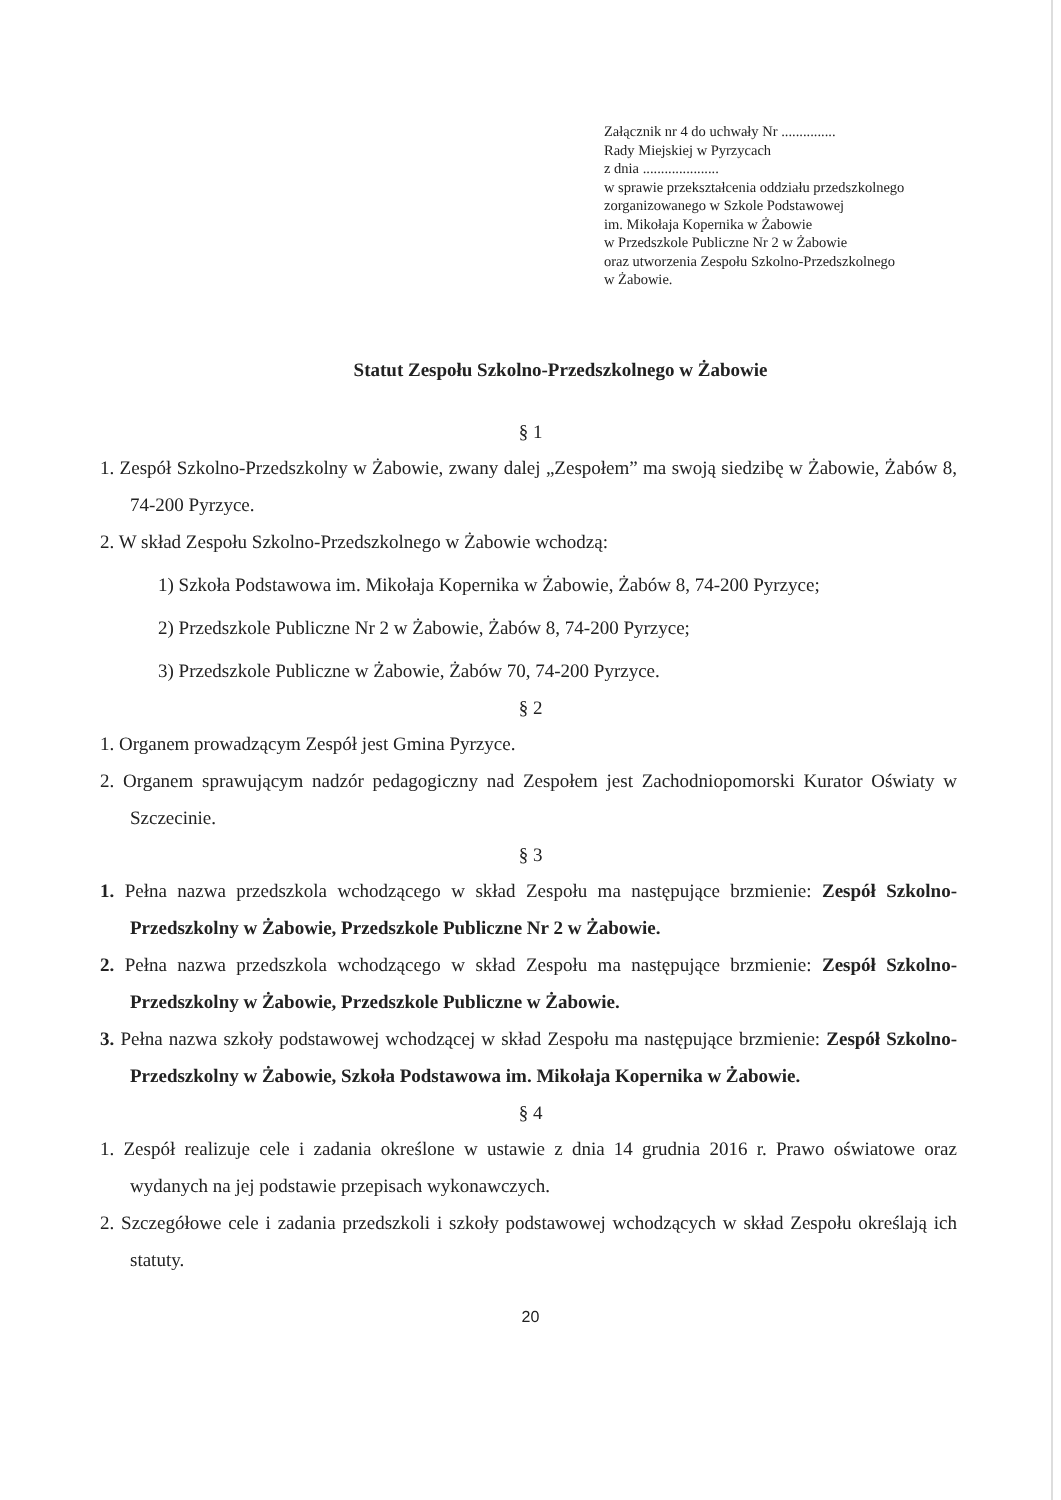Załącznik nr 4 do uchwały Nr ...............
Rady Miejskiej w Pyrzycach
z dnia .....................
w sprawie przekształcenia oddziału przedszkolnego
zorganizowanego w Szkole Podstawowej
im. Mikołaja Kopernika w Żabowie
w Przedszkole Publiczne Nr 2 w Żabowie
oraz utworzenia Zespołu Szkolno-Przedszkolnego
w Żabowie.
Statut Zespołu Szkolno-Przedszkolnego w Żabowie
§ 1
1. Zespół Szkolno-Przedszkolny w Żabowie, zwany dalej „Zespołem” ma swoją siedzibę w Żabowie, Żabów 8, 74-200 Pyrzyce.
2. W skład Zespołu Szkolno-Przedszkolnego w Żabowie wchodzą:
1) Szkoła Podstawowa im. Mikołaja Kopernika w Żabowie, Żabów 8, 74-200 Pyrzyce;
2) Przedszkole Publiczne Nr 2 w Żabowie, Żabów 8, 74-200 Pyrzyce;
3) Przedszkole Publiczne w Żabowie, Żabów 70, 74-200 Pyrzyce.
§ 2
1. Organem prowadzącym Zespół jest Gmina Pyrzyce.
2. Organem sprawującym nadzór pedagogiczny nad Zespołem jest Zachodniopomorski Kurator Oświaty w Szczecinie.
§ 3
1. Pełna nazwa przedszkola wchodzącego w skład Zespołu ma następujące brzmienie: Zespół Szkolno-Przedszkolny w Żabowie, Przedszkole Publiczne Nr 2 w Żabowie.
2. Pełna nazwa przedszkola wchodzącego w skład Zespołu ma następujące brzmienie: Zespół Szkolno-Przedszkolny w Żabowie, Przedszkole Publiczne w Żabowie.
3. Pełna nazwa szkoły podstawowej wchodzącej w skład Zespołu ma następujące brzmienie: Zespół Szkolno-Przedszkolny w Żabowie, Szkoła Podstawowa im. Mikołaja Kopernika w Żabowie.
§ 4
1. Zespół realizuje cele i zadania określone w ustawie z dnia 14 grudnia 2016 r. Prawo oświatowe oraz wydanych na jej podstawie przepisach wykonawczych.
2. Szczegółowe cele i zadania przedszkoli i szkoły podstawowej wchodzących w skład Zespołu określają ich statuty.
20